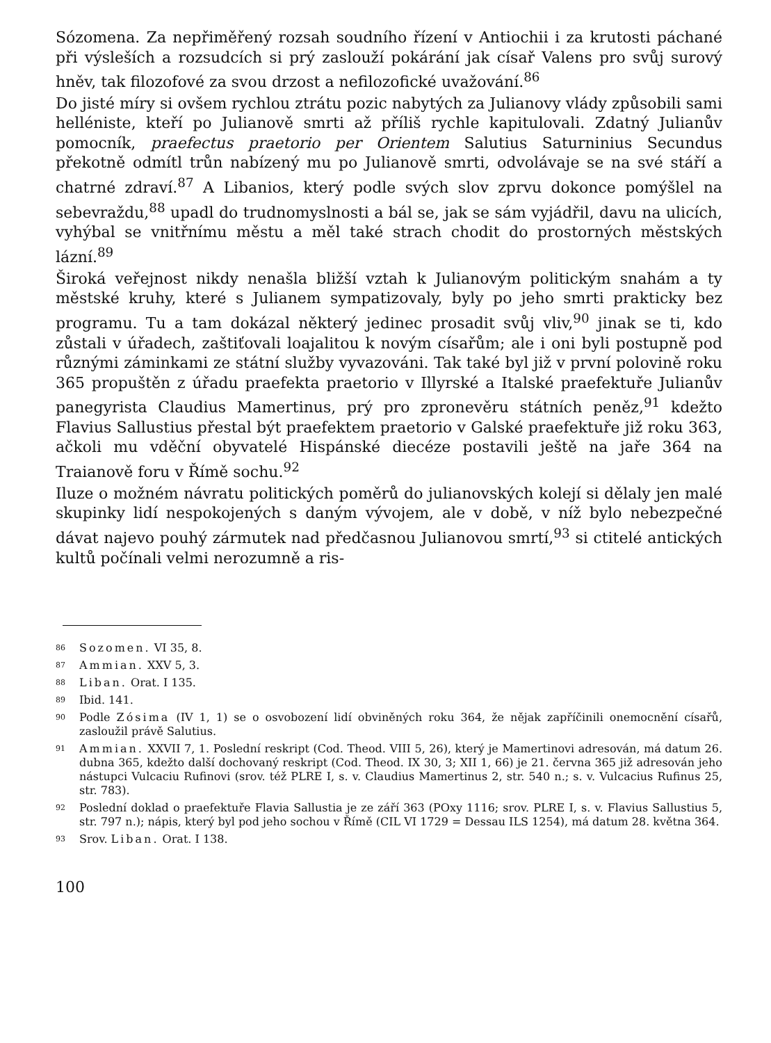Sózomena. Za nepřiměřený rozsah soudního řízení v Antiochii i za krutosti páchané při výsleších a rozsudcích si prý zaslouží pokárání jak císař Valens pro svůj surový hněv, tak filozofové za svou drzost a nefilozofické uvažování.<sup>86</sup>
Do jisté míry si ovšem rychlou ztrátu pozic nabytých za Julianovy vlády způsobili sami helléniste, kteří po Julianově smrti až příliš rychle kapitulovali. Zdatný Julianův pomocník, praefectus praetorio per Orientem Salutius Saturninius Secundus překotně odmítl trůn nabízený mu po Julianově smrti, odvolávaje se na své stáří a chatrné zdraví.<sup>87</sup> A Libanios, který podle svých slov zprvu dokonce pomýšlel na sebevraždu,<sup>88</sup> upadl do trudnomyslnosti a bál se, jak se sám vyjádřil, davu na ulicích, vyhýbal se vnitřnímu městu a měl také strach chodit do prostorných městských lázní.<sup>89</sup>
Široká veřejnost nikdy nenašla bližší vztah k Julianovým politickým snahám a ty městské kruhy, které s Julianem sympatizovaly, byly po jeho smrti prakticky bez programu. Tu a tam dokázal některý jedinec prosadit svůj vliv,<sup>90</sup> jinak se ti, kdo zůstali v úřadech, zaštiťovali loajalitou k novým císařům; ale i oni byli postupně pod různými záminkami ze státní služby vyvazováni. Tak také byl již v první polovině roku 365 propuštěn z úřadu praefekta praetorio v Illyrské a Italské praefektuře Julianův panegyrista Claudius Mamertinus, prý pro zpronevěru státních peněz,<sup>91</sup> kdežto Flavius Sallustius přestal být praefektem praetorio v Galské praefektuře již roku 363, ačkoli mu vděční obyvatelé Hispánské diecéze postavili ještě na jaře 364 na Traianově foru v Římě sochu.<sup>92</sup>
Iluze o možném návratu politických poměrů do julianovských kolejí si dělaly jen malé skupinky lidí nespokojených s daným vývojem, ale v době, v níž bylo nebezpečné dávat najevo pouhý zármutek nad předčasnou Julianovou smrtí,<sup>93</sup> si ctitelé antických kultů počínali velmi nerozumně a ris-
<sup>86</sup> Sozomen. VI 35, 8.
<sup>87</sup> Ammian. XXV 5, 3.
<sup>88</sup> Liban. Orat. I 135.
<sup>89</sup> Ibid. 141.
<sup>90</sup> Podle Zósima (IV 1, 1) se o osvobození lidí obviněných roku 364, že nějak zapříčinili onemocnění císařů, zasloužil právě Salutius.
<sup>91</sup> Ammian. XXVII 7, 1. Poslední reskript (Cod. Theod. VIII 5, 26), který je Mamertinovi adresován, má datum 26. dubna 365, kdežto další dochovaný reskript (Cod. Theod. IX 30, 3; XII 1, 66) je 21. června 365 již adresován jeho nástupci Vulcaciu Rufinovi (srov. též PLRE I, s. v. Claudius Mamertinus 2, str. 540 n.; s. v. Vulcacius Rufinus 25, str. 783).
<sup>92</sup> Poslední doklad o praefektuře Flavia Sallustia je ze září 363 (POxy 1116; srov. PLRE I, s. v. Flavius Sallustius 5, str. 797 n.); nápis, který byl pod jeho sochou v Římě (CIL VI 1729 = Dessau ILS 1254), má datum 28. května 364.
<sup>93</sup> Srov. Liban. Orat. I 138.
100